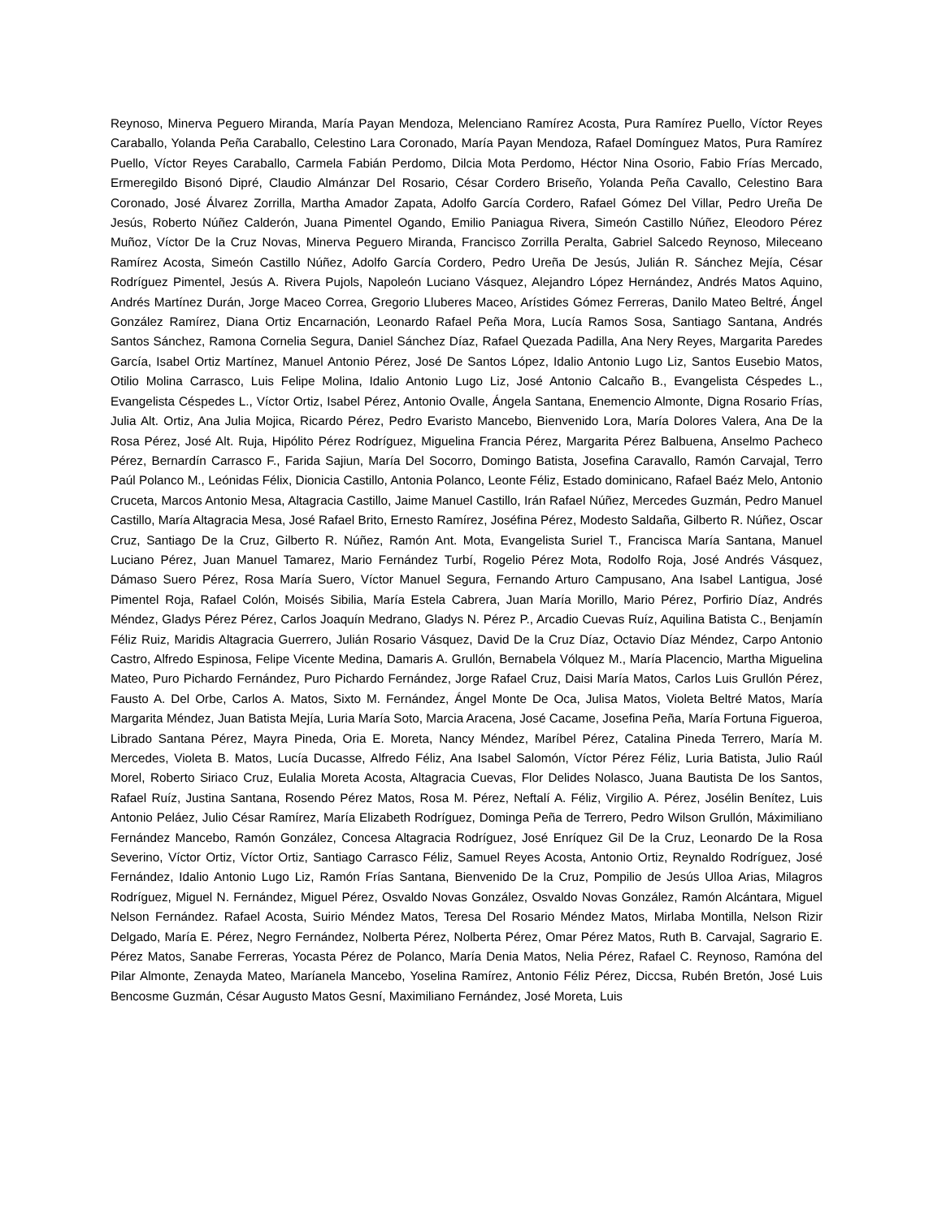Reynoso, Minerva Peguero Miranda, María Payan Mendoza, Melenciano Ramírez Acosta, Pura Ramírez Puello, Víctor Reyes Caraballo, Yolanda Peña Caraballo, Celestino Lara Coronado, María Payan Mendoza, Rafael Domínguez Matos, Pura Ramírez Puello, Víctor Reyes Caraballo, Carmela Fabián Perdomo, Dilcia Mota Perdomo, Héctor Nina Osorio, Fabio Frías Mercado, Ermeregildo Bisonó Dipré, Claudio Almánzar Del Rosario, César Cordero Briseño, Yolanda Peña Cavallo, Celestino Bara Coronado, José Álvarez Zorrilla, Martha Amador Zapata, Adolfo García Cordero, Rafael Gómez Del Villar, Pedro Ureña De Jesús, Roberto Núñez Calderón, Juana Pimentel Ogando, Emilio Paniagua Rivera, Simeón Castillo Núñez, Eleodoro Pérez Muñoz, Víctor De la Cruz Novas, Minerva Peguero Miranda, Francisco Zorrilla Peralta, Gabriel Salcedo Reynoso, Mileceano Ramírez Acosta, Simeón Castillo Núñez, Adolfo García Cordero, Pedro Ureña De Jesús, Julián R. Sánchez Mejía, César Rodríguez Pimentel, Jesús A. Rivera Pujols, Napoleón Luciano Vásquez, Alejandro López Hernández, Andrés Matos Aquino, Andrés Martínez Durán, Jorge Maceo Correa, Gregorio Lluberes Maceo, Arístides Gómez Ferreras, Danilo Mateo Beltré, Ángel González Ramírez, Diana Ortiz Encarnación, Leonardo Rafael Peña Mora, Lucía Ramos Sosa, Santiago Santana, Andrés Santos Sánchez, Ramona Cornelia Segura, Daniel Sánchez Díaz, Rafael Quezada Padilla, Ana Nery Reyes, Margarita Paredes García, Isabel Ortiz Martínez, Manuel Antonio Pérez, José De Santos López, Idalio Antonio Lugo Liz, Santos Eusebio Matos, Otilio Molina Carrasco, Luis Felipe Molina, Idalio Antonio Lugo Liz, José Antonio Calcaño B., Evangelista Céspedes L., Evangelista Céspedes L., Víctor Ortiz, Isabel Pérez, Antonio Ovalle, Ángela Santana, Enemencio Almonte, Digna Rosario Frías, Julia Alt. Ortiz, Ana Julia Mojica, Ricardo Pérez, Pedro Evaristo Mancebo, Bienvenido Lora, María Dolores Valera, Ana De la Rosa Pérez, José Alt. Ruja, Hipólito Pérez Rodríguez, Miguelina Francia Pérez, Margarita Pérez Balbuena, Anselmo Pacheco Pérez, Bernardín Carrasco F., Farida Sajiun, María Del Socorro, Domingo Batista, Josefina Caravallo, Ramón Carvajal, Terro Paúl Polanco M., Leónidas Félix, Dionicia Castillo, Antonia Polanco, Leonte Féliz, Estado dominicano, Rafael Baéz Melo, Antonio Cruceta, Marcos Antonio Mesa, Altagracia Castillo, Jaime Manuel Castillo, Irán Rafael Núñez, Mercedes Guzmán, Pedro Manuel Castillo, María Altagracia Mesa, José Rafael Brito, Ernesto Ramírez, Joséfina Pérez, Modesto Saldaña, Gilberto R. Núñez, Oscar Cruz, Santiago De la Cruz, Gilberto R. Núñez, Ramón Ant. Mota, Evangelista Suriel T., Francisca María Santana, Manuel Luciano Pérez, Juan Manuel Tamarez, Mario Fernández Turbí, Rogelio Pérez Mota, Rodolfo Roja, José Andrés Vásquez, Dámaso Suero Pérez, Rosa María Suero, Víctor Manuel Segura, Fernando Arturo Campusano, Ana Isabel Lantigua, José Pimentel Roja, Rafael Colón, Moisés Sibilia, María Estela Cabrera, Juan María Morillo, Mario Pérez, Porfirio Díaz, Andrés Méndez, Gladys Pérez Pérez, Carlos Joaquín Medrano, Gladys N. Pérez P., Arcadio Cuevas Ruíz, Aquilina Batista C., Benjamín Féliz Ruiz, Maridis Altagracia Guerrero, Julián Rosario Vásquez, David De la Cruz Díaz, Octavio Díaz Méndez, Carpo Antonio Castro, Alfredo Espinosa, Felipe Vicente Medina, Damaris A. Grullón, Bernabela Vólquez M., María Placencio, Martha Miguelina Mateo, Puro Pichardo Fernández, Puro Pichardo Fernández, Jorge Rafael Cruz, Daisi María Matos, Carlos Luis Grullón Pérez, Fausto A. Del Orbe, Carlos A. Matos, Sixto M. Fernández, Ángel Monte De Oca, Julisa Matos, Violeta Beltré Matos, María Margarita Méndez, Juan Batista Mejía, Luria María Soto, Marcia Aracena, José Cacame, Josefina Peña, María Fortuna Figueroa, Librado Santana Pérez, Mayra Pineda, Oria E. Moreta, Nancy Méndez, Maríbel Pérez, Catalina Pineda Terrero, María M. Mercedes, Violeta B. Matos, Lucía Ducasse, Alfredo Féliz, Ana Isabel Salomón, Víctor Pérez Féliz, Luria Batista, Julio Raúl Morel, Roberto Siriaco Cruz, Eulalia Moreta Acosta, Altagracia Cuevas, Flor Delides Nolasco, Juana Bautista De los Santos, Rafael Ruíz, Justina Santana, Rosendo Pérez Matos, Rosa M. Pérez, Neftalí A. Féliz, Virgilio A. Pérez, Josélin Benítez, Luis Antonio Peláez, Julio César Ramírez, María Elizabeth Rodríguez, Dominga Peña de Terrero, Pedro Wilson Grullón, Máximiliano Fernández Mancebo, Ramón González, Concesa Altagracia Rodríguez, José Enríquez Gil De la Cruz, Leonardo De la Rosa Severino, Víctor Ortiz, Víctor Ortiz, Santiago Carrasco Féliz, Samuel Reyes Acosta, Antonio Ortiz, Reynaldo Rodríguez, José Fernández, Idalio Antonio Lugo Liz, Ramón Frías Santana, Bienvenido De la Cruz, Pompilio de Jesús Ulloa Arias, Milagros Rodríguez, Miguel N. Fernández, Miguel Pérez, Osvaldo Novas González, Osvaldo Novas González, Ramón Alcántara, Miguel Nelson Fernández. Rafael Acosta, Suirio Méndez Matos, Teresa Del Rosario Méndez Matos, Mirlaba Montilla, Nelson Rizir Delgado, María E. Pérez, Negro Fernández, Nolberta Pérez, Nolberta Pérez, Omar Pérez Matos, Ruth B. Carvajal, Sagrario E. Pérez Matos, Sanabe Ferreras, Yocasta Pérez de Polanco, María Denia Matos, Nelia Pérez, Rafael C. Reynoso, Ramóna del Pilar Almonte, Zenayda Mateo, Maríanela Mancebo, Yoselina Ramírez, Antonio Féliz Pérez, Diccsa, Rubén Bretón, José Luis Bencosme Guzmán, César Augusto Matos Gesní, Maximiliano Fernández, José Moreta, Luis